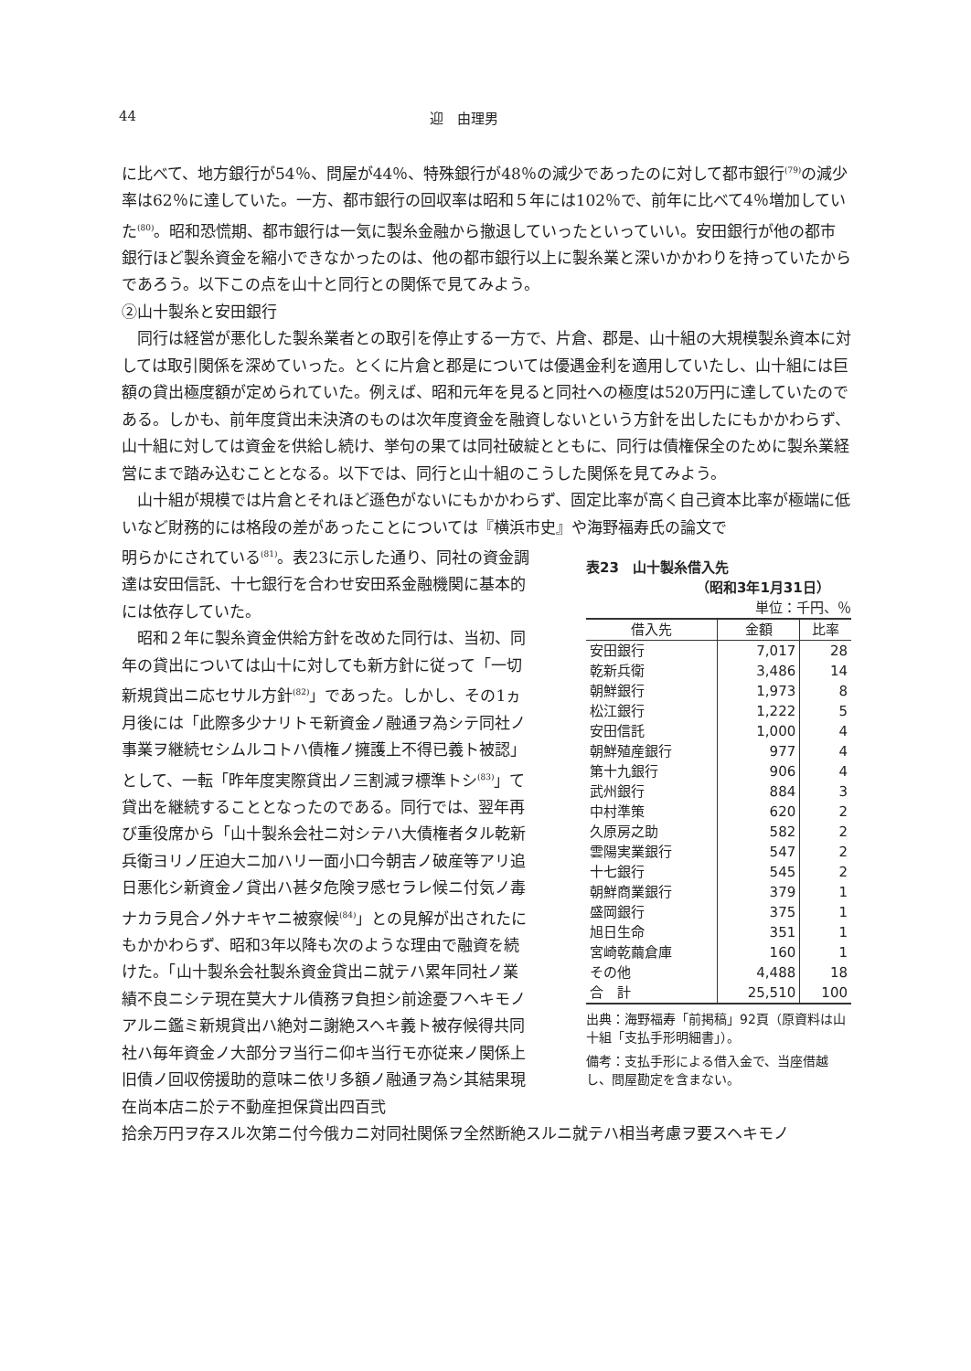44 迎　由理男
に比べて、地方銀行が54％、問屋が44％、特殊銀行が48％の減少であったのに対して都市銀行<sup>(79)</sup>の減少率は62％に達していた。一方、都市銀行の回収率は昭和５年には102％で、前年に比べて4％増加していた<sup>(80)</sup>。昭和恐慌期、都市銀行は一気に製糸金融から撤退していったといっていい。安田銀行が他の都市銀行ほど製糸資金を縮小できなかったのは、他の都市銀行以上に製糸業と深いかかわりを持っていたからであろう。以下この点を山十と同行との関係で見てみよう。
②山十製糸と安田銀行
同行は経営が悪化した製糸業者との取引を停止する一方で、片倉、郡是、山十組の大規模製糸資本に対しては取引関係を深めていった。とくに片倉と郡是については優遇金利を適用していたし、山十組には巨額の貸出極度額が定められていた。例えば、昭和元年を見ると同社への極度は520万円に達していたのである。しかも、前年度貸出未決済のものは次年度資金を融資しないという方針を出したにもかかわらず、山十組に対しては資金を供給し続け、挙句の果ては同社破綻とともに、同行は債権保全のために製糸業経営にまで踏み込むこととなる。以下では、同行と山十組のこうした関係を見てみよう。
山十組が規模では片倉とそれほど遜色がないにもかかわらず、固定比率が高く自己資本比率が極端に低いなど財務的には格段の差があったことについては『横浜市史』や海野福寿氏の論文で
明らかにされている<sup>(81)</sup>。表23に示した通り、同社の資金調達は安田信託、十七銀行を合わせ安田系金融機関に基本的には依存していた。
昭和２年に製糸資金供給方針を改めた同行は、当初、同年の貸出については山十に対しても新方針に従って「一切新規貸出ニ応セサル方針<sup>(82)</sup>」であった。しかし、その1ヵ月後には「此際多少ナリトモ新資金ノ融通ヲ為シテ同社ノ事業ヲ継続セシムルコトハ債権ノ擁護上不得已義ト被認」として、一転「昨年度実際貸出ノ三割減ヲ標準トシ<sup>(83)</sup>」て貸出を継続することとなったのである。同行では、翌年再び重役席から「山十製糸会社ニ対シテハ大債権者タル乾新兵衛ヨリノ圧迫大ニ加ハリ一面小口今朝吉ノ破産等アリ追日悪化シ新資金ノ貸出ハ甚タ危険ヲ感セラレ候ニ付気ノ毒ナカラ見合ノ外ナキヤニ被察候<sup>(84)</sup>」との見解が出されたにもかかわらず、昭和3年以降も次のような理由で融資を続けた。「山十製糸会社製糸資金貸出ニ就テハ累年同社ノ業績不良ニシテ現在莫大ナル債務ヲ負担シ前途憂フヘキモノアルニ鑑ミ新規貸出ハ絶対ニ謝絶スヘキ義ト被存候得共同社ハ毎年資金ノ大部分ヲ当行ニ仰キ当行モ亦従来ノ関係上旧債ノ回収傍援助的意味ニ依リ多額ノ融通ヲ為シ其結果現在尚本店ニ於テ不動産担保貸出四百弐
表23　山十製糸借入先
（昭和3年1月31日）
単位：千円、％
| 借入先 | 金額 | 比率 |
| --- | --- | --- |
| 安田銀行 | 7,017 | 28 |
| 乾新兵衛 | 3,486 | 14 |
| 朝鮮銀行 | 1,973 | 8 |
| 松江銀行 | 1,222 | 5 |
| 安田信託 | 1,000 | 4 |
| 朝鮮殖産銀行 | 977 | 4 |
| 第十九銀行 | 906 | 4 |
| 武州銀行 | 884 | 3 |
| 中村準策 | 620 | 2 |
| 久原房之助 | 582 | 2 |
| 雲陽実業銀行 | 547 | 2 |
| 十七銀行 | 545 | 2 |
| 朝鮮商業銀行 | 379 | 1 |
| 盛岡銀行 | 375 | 1 |
| 旭日生命 | 351 | 1 |
| 宮崎乾繭倉庫 | 160 | 1 |
| その他 | 4,488 | 18 |
| 合 計 | 25,510 | 100 |
出典：海野福寿「前掲稿」92頁（原資料は山十組「支払手形明細書」）。
備考：支払手形による借入金で、当座借越し、問屋勘定を含まない。
拾余万円ヲ存スル次第ニ付今俄カニ対同社関係ヲ全然断絶スルニ就テハ相当考慮ヲ要スヘキモノ